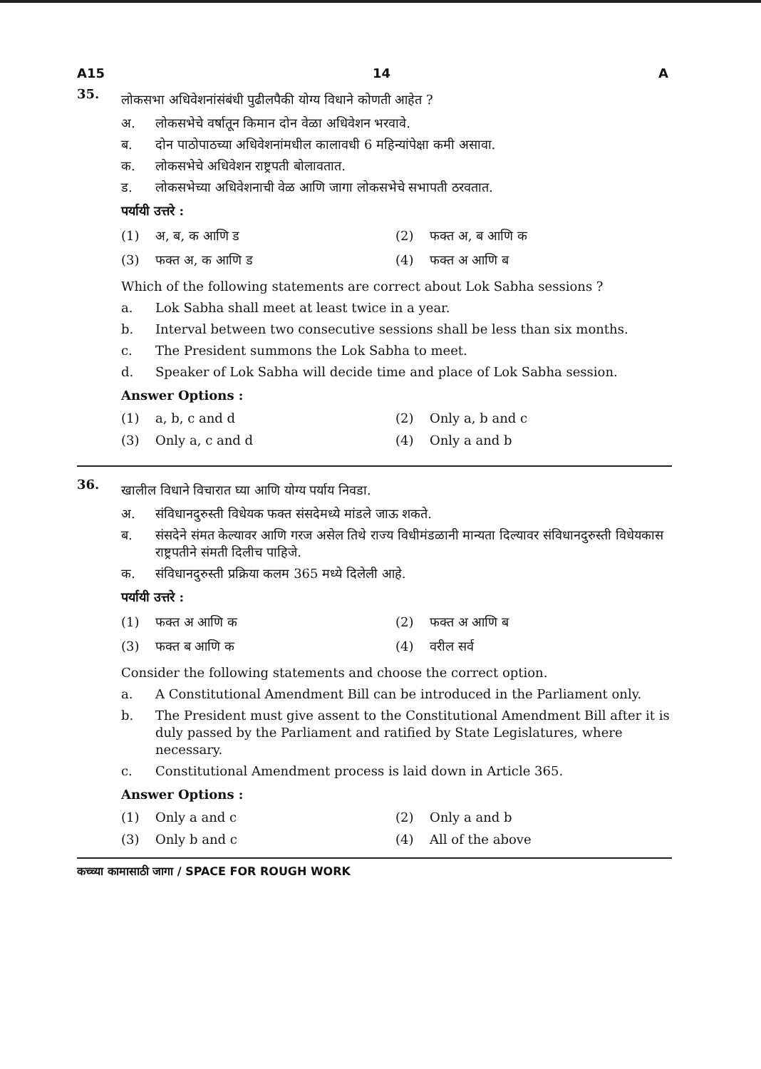A15 14 A
35.
लोकसभा अधिवेशनांसंबंधी पुढीलपैकी योग्य विधाने कोणती आहेत ?
अ. लोकसभेचे वर्षातून किमान दोन वेळा अधिवेशन भरवावे.
ब. दोन पाठोपाठच्या अधिवेशनांमधील कालावधी 6 महिन्यांपेक्षा कमी असावा.
क. लोकसभेचे अधिवेशन राष्ट्रपती बोलावतात.
ड. लोकसभेच्या अधिवेशनाची वेळ आणि जागा लोकसभेचे सभापती ठरवतात.
पर्यायी उत्तरे :
(1) अ, ब, क आणि ड
(2) फक्त अ, ब आणि क
(3) फक्त अ, क आणि ड
(4) फक्त अ आणि ब
Which of the following statements are correct about Lok Sabha sessions ?
a. Lok Sabha shall meet at least twice in a year.
b. Interval between two consecutive sessions shall be less than six months.
c. The President summons the Lok Sabha to meet.
d. Speaker of Lok Sabha will decide time and place of Lok Sabha session.
Answer Options :
(1) a, b, c and d
(2) Only a, b and c
(3) Only a, c and d
(4) Only a and b
36.
खालील विधाने विचारात घ्या आणि योग्य पर्याय निवडा.
अ. संविधानदुरुस्ती विधेयक फक्त संसदेमध्ये मांडले जाऊ शकते.
ब. संसदेने संमत केल्यावर आणि गरज असेल तिथे राज्य विधीमंडळानी मान्यता दिल्यावर संविधानदुरुस्ती विधेयकास राष्ट्रपतीने संमती दिलीच पाहिजे.
क. संविधानदुरुस्ती प्रक्रिया कलम 365 मध्ये दिलेली आहे.
पर्यायी उत्तरे :
(1) फक्त अ आणि क
(2) फक्त अ आणि ब
(3) फक्त ब आणि क
(4) वरील सर्व
Consider the following statements and choose the correct option.
a. A Constitutional Amendment Bill can be introduced in the Parliament only.
b. The President must give assent to the Constitutional Amendment Bill after it is duly passed by the Parliament and ratified by State Legislatures, where necessary.
c. Constitutional Amendment process is laid down in Article 365.
Answer Options :
(1) Only a and c
(2) Only a and b
(3) Only b and c
(4) All of the above
कच्च्या कामासाठी जागा / SPACE FOR ROUGH WORK